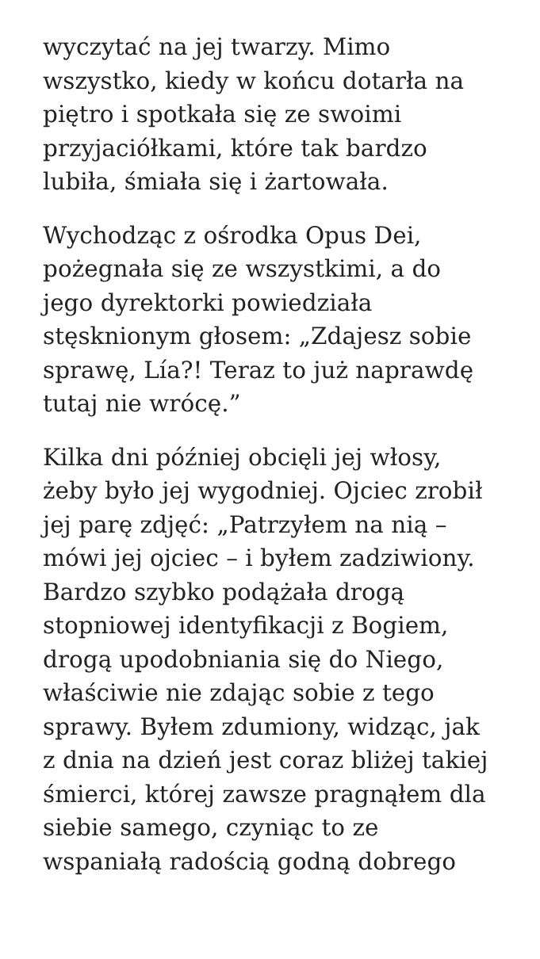wyczytać na jej twarzy. Mimo
wszystko, kiedy w końcu dotarła na
piętro i spotkała się ze swoimi
przyjaciółkami, które tak bardzo
lubiła, śmiała się i żartowała.
Wychodząc z ośrodka Opus Dei,
pożegnała się ze wszystkimi, a do
jego dyrektorki powiedziała
stęsknionym głosem: „Zdajesz sobie
sprawę, Lía?! Teraz to już naprawdę
tutaj nie wrócę.”
Kilka dni później obcięli jej włosy,
żeby było jej wygodniej. Ojciec zrobił
jej parę zdjęć: „Patrzyłem na nią –
mówi jej ojciec – i byłem zadziwiony.
Bardzo szybko podążała drogą
stopniowej identyfikacji z Bogiem,
drogą upodobniania się do Niego,
właściwie nie zdając sobie z tego
sprawy. Byłem zdumiony, widząc, jak
z dnia na dzień jest coraz bliżej takiej
śmierci, której zawsze pragnąłem dla
siebie samego, czyniąc to ze
wspaniałą radością godną dobrego